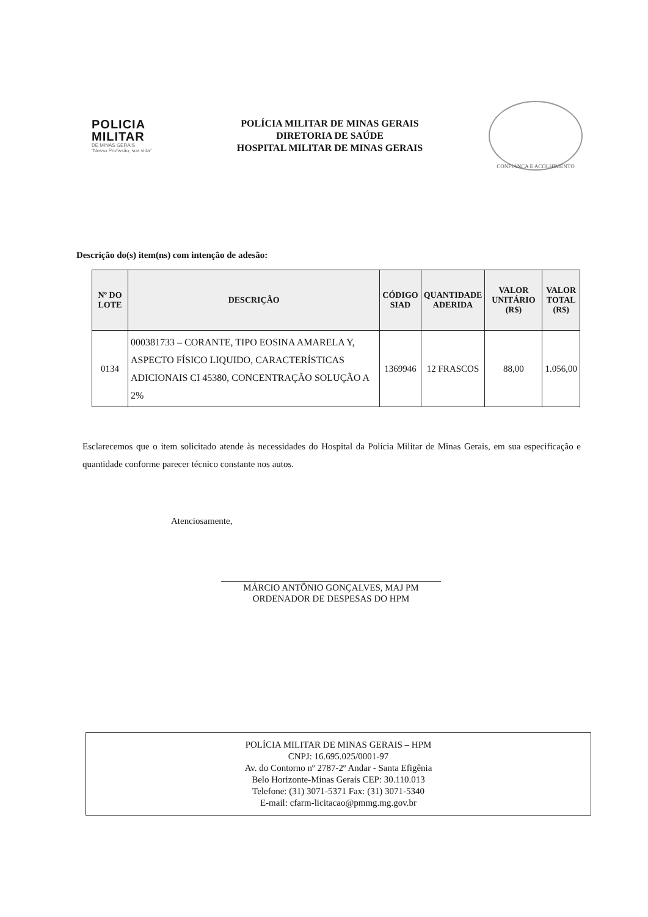POLICIA
MILITAR
DE MINAS GERAIS
"Nosso Profissão, sua vida"
POLÍCIA MILITAR DE MINAS GERAIS
DIRETORIA DE SAÚDE
HOSPITAL MILITAR DE MINAS GERAIS
CONFIANÇA E ACOLHIMENTO
Descrição do(s) item(ns) com intenção de adesão:
| Nº DO LOTE | DESCRIÇÃO | CÓDIGO SIAD | QUANTIDADE ADERIDA | VALOR UNITÁRIO (R$) | VALOR TOTAL (R$) |
| --- | --- | --- | --- | --- | --- |
| 0134 | 000381733 – CORANTE, TIPO EOSINA AMARELA Y, ASPECTO FÍSICO LIQUIDO, CARACTERÍSTICAS ADICIONAIS CI 45380, CONCENTRAÇÃO SOLUÇÃO A 2% | 1369946 | 12 FRASCOS | 88,00 | 1.056,00 |
Esclarecemos que o item solicitado atende às necessidades do Hospital da Polícia Militar de Minas Gerais, em sua especificação e quantidade conforme parecer técnico constante nos autos.
Atenciosamente,
MÁRCIO ANTÔNIO GONÇALVES, MAJ PM
ORDENADOR DE DESPESAS DO HPM
POLÍCIA MILITAR DE MINAS GERAIS – HPM
CNPJ: 16.695.025/0001-97
Av. do Contorno nº 2787-2º Andar - Santa Efigênia
Belo Horizonte-Minas Gerais CEP: 30.110.013
Telefone: (31) 3071-5371 Fax: (31) 3071-5340
E-mail: cfarm-licitacao@pmmg.mg.gov.br